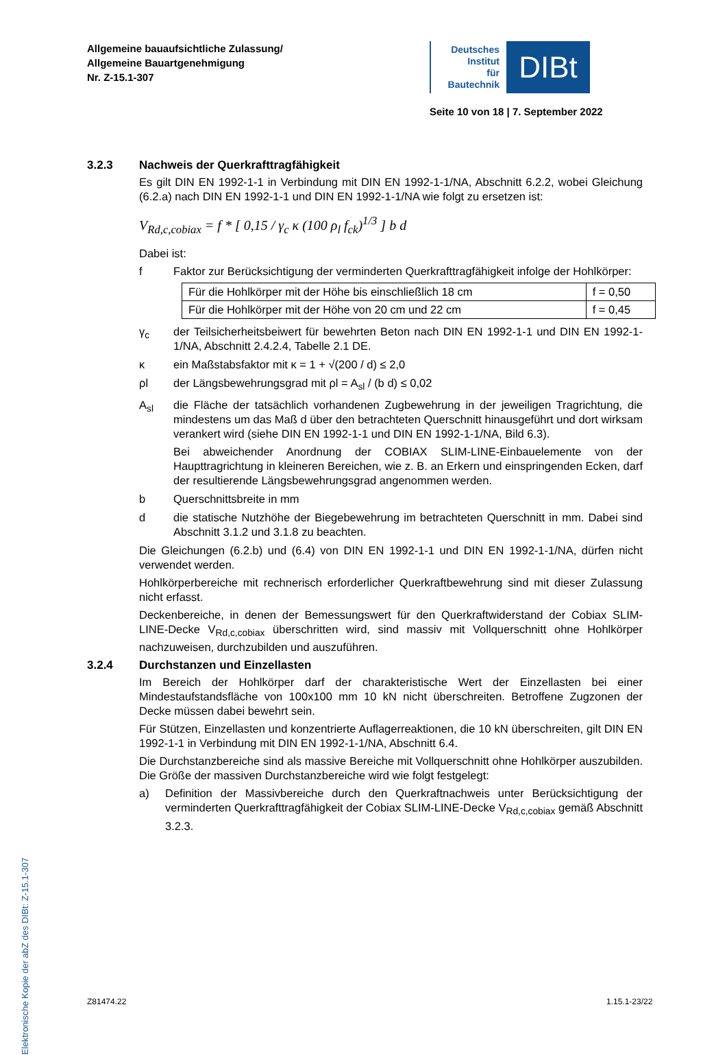Allgemeine bauaufsichtliche Zulassung/
Allgemeine Bauartgenehmigung
Nr. Z-15.1-307
Deutsches
Institut
für
Bautechnik
DIBt
Seite 10 von 18 | 7. September 2022
Elektronische Kopie der abZ des DIBt: Z-15.1-307
3.2.3 Nachweis der Querkrafttragfähigkeit
Es gilt DIN EN 1992-1-1 in Verbindung mit DIN EN 1992-1-1/NA, Abschnitt 6.2.2, wobei Gleichung (6.2.a) nach DIN EN 1992-1-1 und DIN EN 1992-1-1/NA wie folgt zu ersetzen ist:
V<sub>Rd,c,cobiax</sub> = f * [ 0,15 / γ<sub>c</sub> κ (100 ρ<sub>l</sub> f<sub>ck</sub>)<sup>1/3</sup> ] b d
Dabei ist:
f Faktor zur Berücksichtigung der verminderten Querkrafttragfähigkeit infolge der Hohlkörper:
| Für die Hohlkörper mit der Höhe bis einschließlich 18 cm | f = 0,50 |
| Für die Hohlkörper mit der Höhe von 20 cm und 22 cm | f = 0,45 |
γ<sub>c</sub> der Teilsicherheitsbeiwert für bewehrten Beton nach DIN EN 1992-1-1 und DIN EN 1992-1-1/NA, Abschnitt 2.4.2.4, Tabelle 2.1 DE.
κ ein Maßstabsfaktor mit κ = 1 + √(200 / d) ≤ 2,0
ρl der Längsbewehrungsgrad mit ρl = A<sub>sl</sub> / (b d) ≤ 0,02
A<sub>sl</sub> die Fläche der tatsächlich vorhandenen Zugbewehrung in der jeweiligen Tragrichtung, die mindestens um das Maß d über den betrachteten Querschnitt hinausgeführt und dort wirksam verankert wird (siehe DIN EN 1992-1-1 und DIN EN 1992-1-1/NA, Bild 6.3).
Bei abweichender Anordnung der COBIAX SLIM-LINE-Einbauelemente von der Haupttragrichtung in kleineren Bereichen, wie z. B. an Erkern und einspringenden Ecken, darf der resultierende Längsbewehrungsgrad angenommen werden.
b Querschnittsbreite in mm
d die statische Nutzhöhe der Biegebewehrung im betrachteten Querschnitt in mm. Dabei sind Abschnitt 3.1.2 und 3.1.8 zu beachten.
Die Gleichungen (6.2.b) und (6.4) von DIN EN 1992-1-1 und DIN EN 1992-1-1/NA, dürfen nicht verwendet werden.
Hohlkörperbereiche mit rechnerisch erforderlicher Querkraftbewehrung sind mit dieser Zulassung nicht erfasst.
Deckenbereiche, in denen der Bemessungswert für den Querkraftwiderstand der Cobiax SLIM-LINE-Decke V<sub>Rd,c,cobiax</sub> überschritten wird, sind massiv mit Vollquerschnitt ohne Hohlkörper nachzuweisen, durchzubilden und auszuführen.
3.2.4 Durchstanzen und Einzellasten
Im Bereich der Hohlkörper darf der charakteristische Wert der Einzellasten bei einer Mindestaufstandsfläche von 100x100 mm 10 kN nicht überschreiten. Betroffene Zugzonen der Decke müssen dabei bewehrt sein.
Für Stützen, Einzellasten und konzentrierte Auflagerreaktionen, die 10 kN überschreiten, gilt DIN EN 1992-1-1 in Verbindung mit DIN EN 1992-1-1/NA, Abschnitt 6.4.
Die Durchstanzbereiche sind als massive Bereiche mit Vollquerschnitt ohne Hohlkörper auszubilden. Die Größe der massiven Durchstanzbereiche wird wie folgt festgelegt:
a) Definition der Massivbereiche durch den Querkraftnachweis unter Berücksichtigung der verminderten Querkrafttragfähigkeit der Cobiax SLIM-LINE-Decke V<sub>Rd,c,cobiax</sub> gemäß Abschnitt 3.2.3.
Z81474.22 1.15.1-23/22